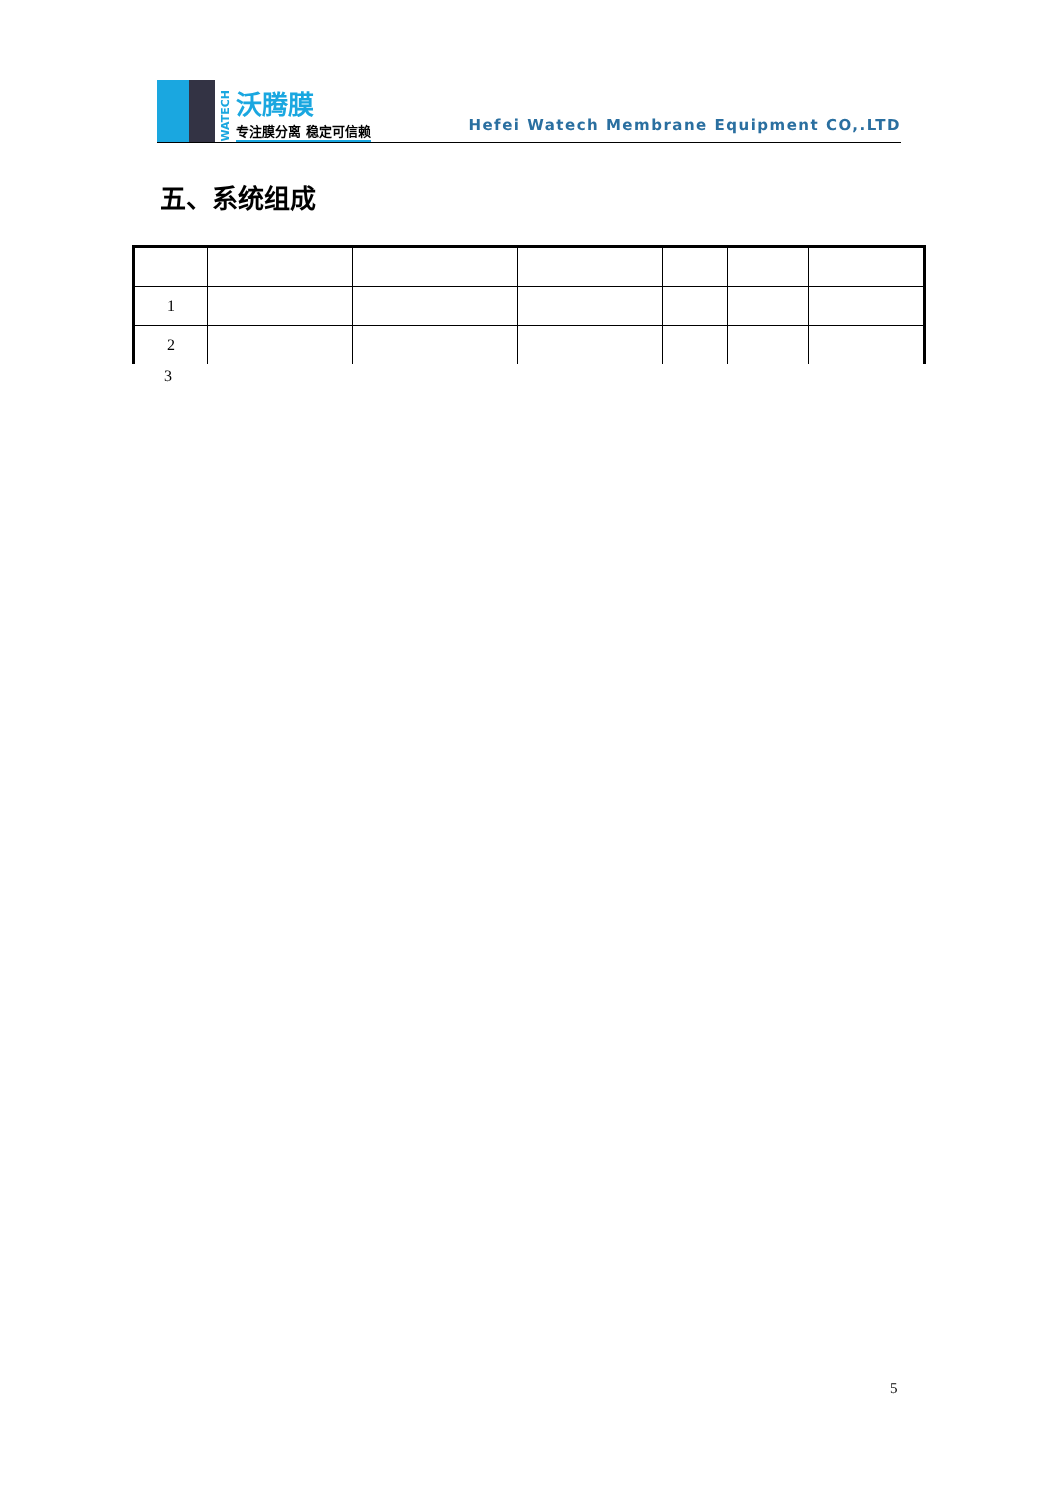WATECH
沃腾膜
专注膜分离 稳定可信赖
Hefei Watech Membrane Equipment CO,.LTD
五、系统组成
| 1 | | | | | | |
| 2 | | | | | | |
3
5